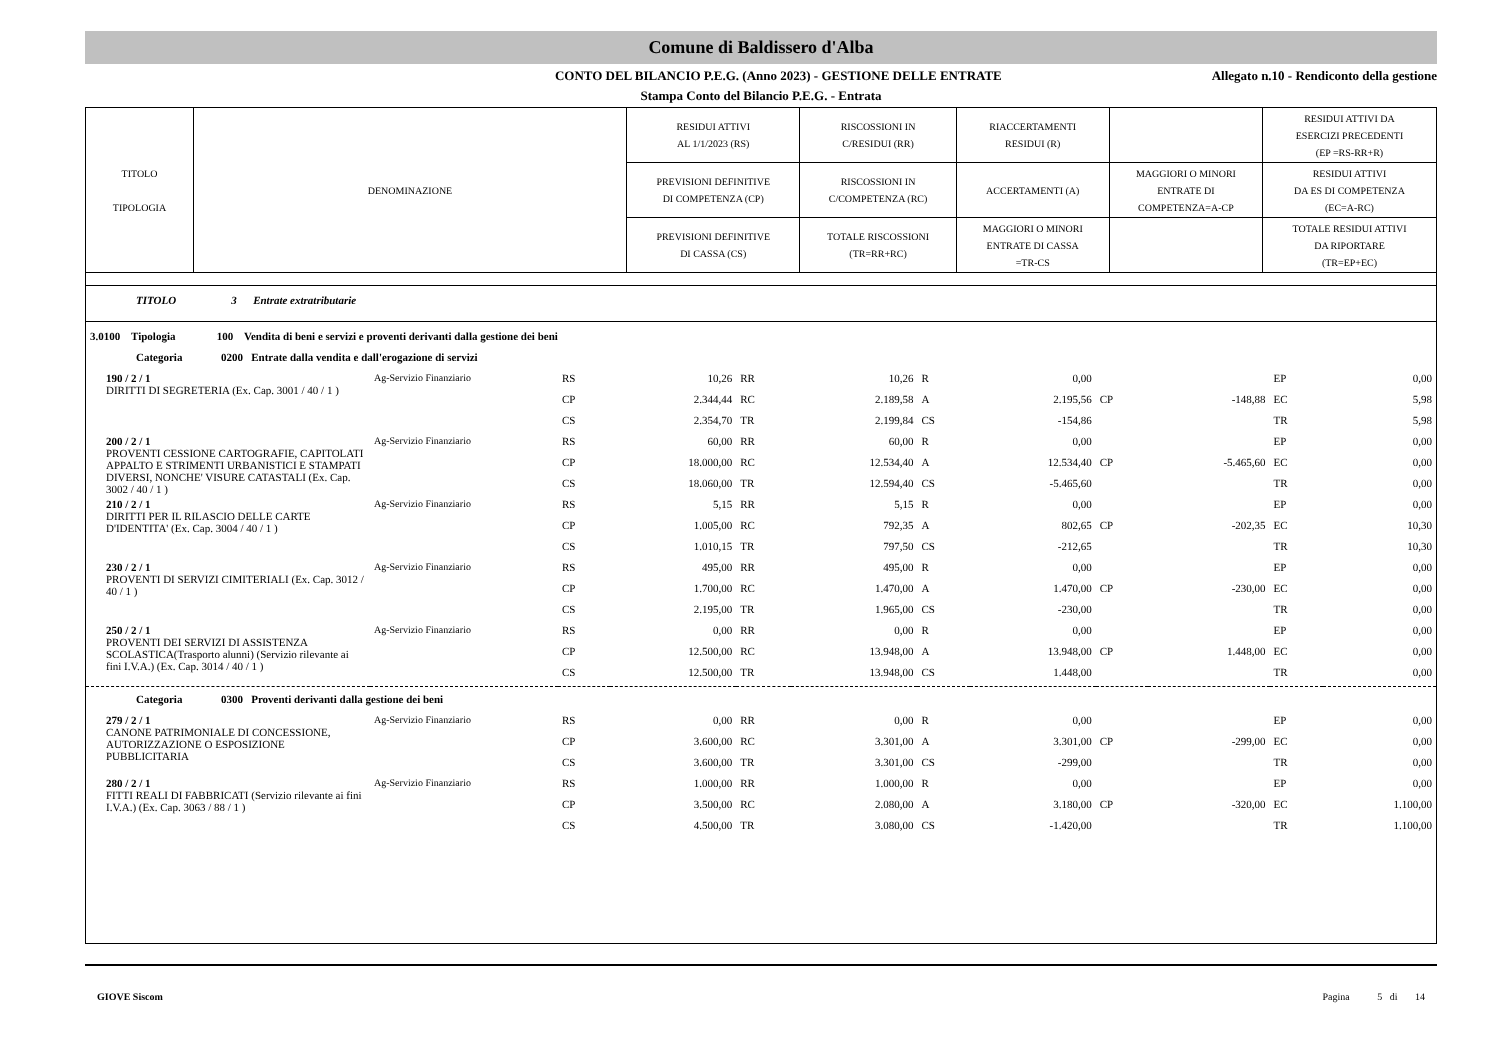Comune di Baldissero d'Alba
CONTO DEL BILANCIO P.E.G. (Anno 2023) - GESTIONE DELLE ENTRATE
Allegato n.10 - Rendiconto della gestione
Stampa Conto del Bilancio P.E.G. - Entrata
| TITOLO TIPOLOGIA | DENOMINAZIONE | RESIDUI ATTIVI AL 1/1/2023 (RS) | RISCOSSIONI IN C/RESIDUI (RR) | RIACCERTAMENTI RESIDUI (R) | | RESIDUI ATTIVI DA ESERCIZI PRECEDENTI (EP =RS-RR+R) |
| | | PREVISIONI DEFINITIVE DI COMPETENZA (CP) | RISCOSSIONI IN C/COMPETENZA (RC) | ACCERTAMENTI (A) | MAGGIORI O MINORI ENTRATE DI COMPETENZA=A-CP | RESIDUI ATTIVI DA ES DI COMPETENZA (EC=A-RC) |
| | | PREVISIONI DEFINITIVE DI CASSA (CS) | TOTALE RISCOSSIONI (TR=RR+RC) | MAGGIORI O MINORI ENTRATE DI CASSA =TR-CS | | TOTALE RESIDUI ATTIVI DA RIPORTARE (TR=EP+EC) |
| TITOLO 3 Entrate extratributarie | | | | | | | | | | | |
| 3.0100 Tipologia 100 Vendita di beni e servizi e proventi derivanti dalla gestione dei beni | | | | | | | | | | | |
| Categoria 0200 Entrate dalla vendita e dall'erogazione di servizi | | | | | | | | | | | |
| 190 / 2 / 1 DIRITTI DI SEGRETERIA (Ex. Cap. 3001 / 40 / 1 ) | Ag-Servizio Finanziario | RS | 10,26 | RR | 10,26 | R | 0,00 | | | EP | 0,00 |
| | | CP | 2.344,44 | RC | 2.189,58 | A | 2.195,56 | CP | -148,88 | EC | 5,98 |
| | | CS | 2.354,70 | TR | 2.199,84 | CS | -154,86 | | | TR | 5,98 |
| 200 / 2 / 1 PROVENTI CESSIONE CARTOGRAFIE, CAPITOLATI APPALTO E STRIMENTI URBANISTICI E STAMPATI DIVERSI, NONCHE' VISURE CATASTALI (Ex. Cap. 3002 / 40 / 1 ) | Ag-Servizio Finanziario | RS | 60,00 | RR | 60,00 | R | 0,00 | | | EP | 0,00 |
| | | CP | 18.000,00 | RC | 12.534,40 | A | 12.534,40 | CP | -5.465,60 | EC | 0,00 |
| | | CS | 18.060,00 | TR | 12.594,40 | CS | -5.465,60 | | | TR | 0,00 |
| 210 / 2 / 1 DIRITTI PER IL RILASCIO DELLE CARTE D'IDENTITA' (Ex. Cap. 3004 / 40 / 1 ) | Ag-Servizio Finanziario | RS | 5,15 | RR | 5,15 | R | 0,00 | | | EP | 0,00 |
| | | CP | 1.005,00 | RC | 792,35 | A | 802,65 | CP | -202,35 | EC | 10,30 |
| | | CS | 1.010,15 | TR | 797,50 | CS | -212,65 | | | TR | 10,30 |
| 230 / 2 / 1 PROVENTI DI SERVIZI CIMITERIALI (Ex. Cap. 3012 / 40 / 1 ) | Ag-Servizio Finanziario | RS | 495,00 | RR | 495,00 | R | 0,00 | | | EP | 0,00 |
| | | CP | 1.700,00 | RC | 1.470,00 | A | 1.470,00 | CP | -230,00 | EC | 0,00 |
| | | CS | 2.195,00 | TR | 1.965,00 | CS | -230,00 | | | TR | 0,00 |
| 250 / 2 / 1 PROVENTI DEI SERVIZI DI ASSISTENZA SCOLASTICA(Trasporto alunni) (Servizio rilevante ai fini I.V.A.) (Ex. Cap. 3014 / 40 / 1 ) | Ag-Servizio Finanziario | RS | 0,00 | RR | 0,00 | R | 0,00 | | | EP | 0,00 |
| | | CP | 12.500,00 | RC | 13.948,00 | A | 13.948,00 | CP | 1.448,00 | EC | 0,00 |
| | | CS | 12.500,00 | TR | 13.948,00 | CS | 1.448,00 | | | TR | 0,00 |
| Categoria 0300 Proventi derivanti dalla gestione dei beni | | | | | | | | | | | |
| 279 / 2 / 1 CANONE PATRIMONIALE DI CONCESSIONE, AUTORIZZAZIONE O ESPOSIZIONE PUBBLICITARIA | Ag-Servizio Finanziario | RS | 0,00 | RR | 0,00 | R | 0,00 | | | EP | 0,00 |
| | | CP | 3.600,00 | RC | 3.301,00 | A | 3.301,00 | CP | -299,00 | EC | 0,00 |
| | | CS | 3.600,00 | TR | 3.301,00 | CS | -299,00 | | | TR | 0,00 |
| 280 / 2 / 1 FITTI REALI DI FABBRICATI (Servizio rilevante ai fini I.V.A.) (Ex. Cap. 3063 / 88 / 1 ) | Ag-Servizio Finanziario | RS | 1.000,00 | RR | 1.000,00 | R | 0,00 | | | EP | 0,00 |
| | | CP | 3.500,00 | RC | 2.080,00 | A | 3.180,00 | CP | -320,00 | EC | 1.100,00 |
| | | CS | 4.500,00 | TR | 3.080,00 | CS | -1.420,00 | | | TR | 1.100,00 |
GIOVE Siscom Pagina 5 di 14